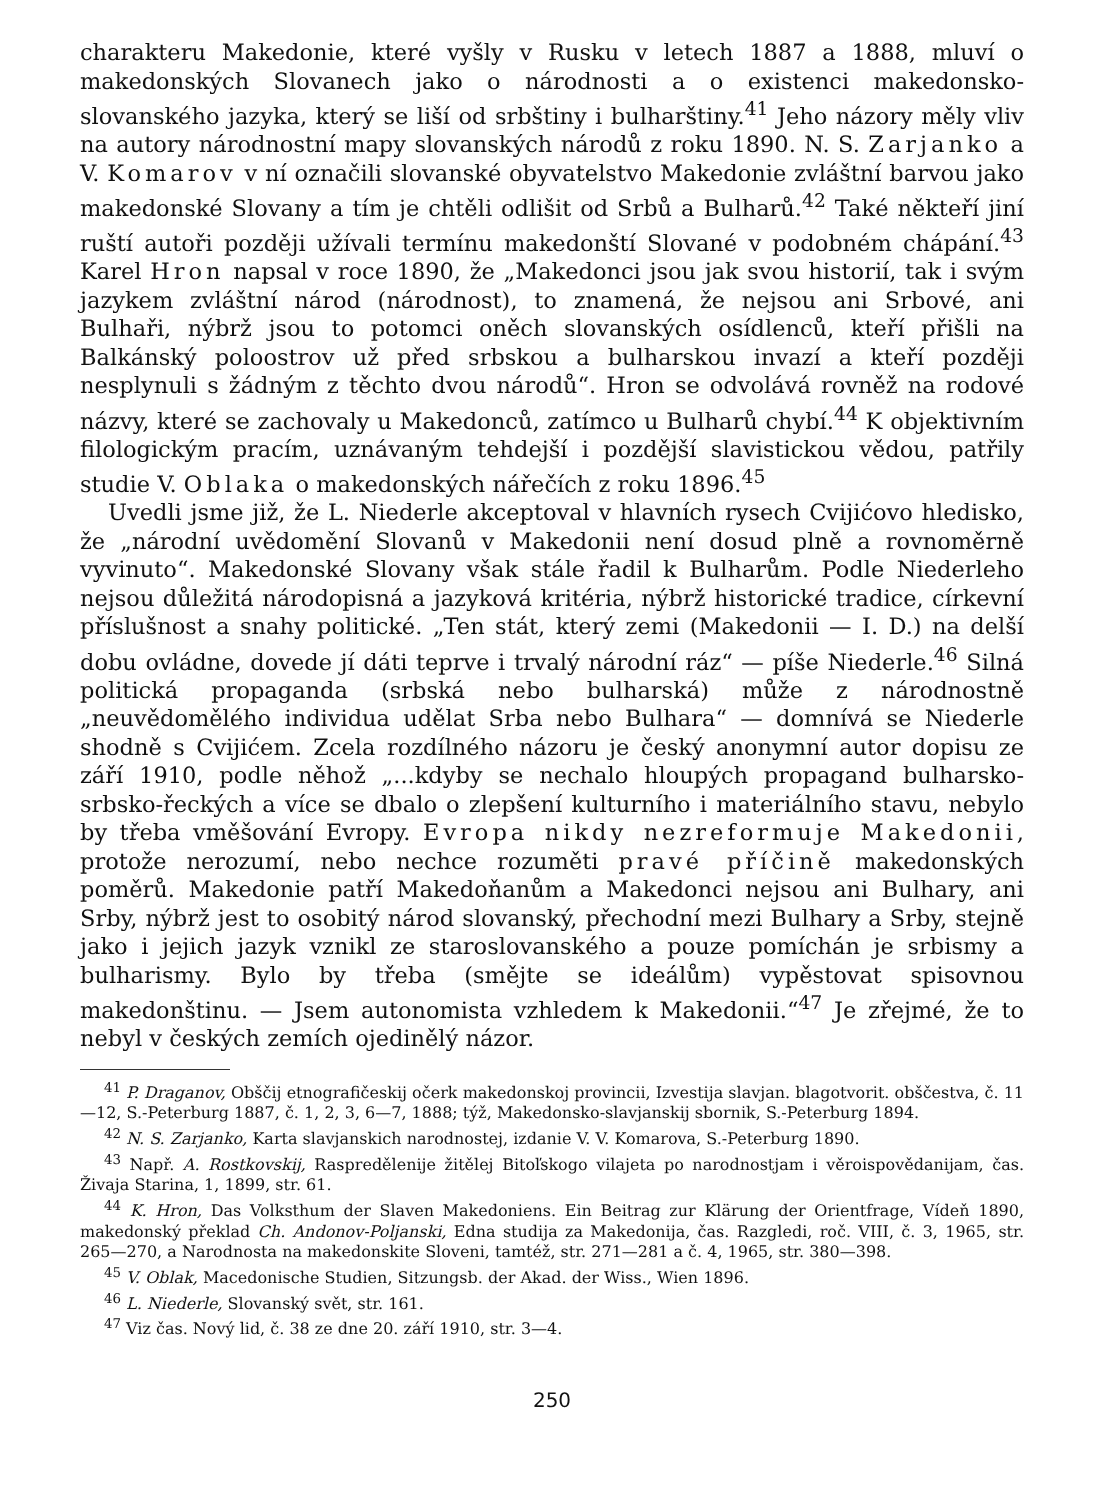charakteru Makedonie, které vyšly v Rusku v letech 1887 a 1888, mluví o makedonských Slovanech jako o národnosti a o existenci makedonsko-slovanského jazyka, který se liší od srbštiny i bulharštiny.<sup>41</sup> Jeho názory měly vliv na autory národnostní mapy slovanských národů z roku 1890. N. S. Zarjanko a V. Komarov v ní označili slovanské obyvatelstvo Makedonie zvláštní barvou jako makedonské Slovany a tím je chtěli odlišit od Srbů a Bulharů.<sup>42</sup> Také někteří jiní ruští autoři později užívali termínu makedonští Slované v podobném chápání.<sup>43</sup> Karel Hron napsal v roce 1890, že „Makedonci jsou jak svou historií, tak i svým jazykem zvláštní národ (národnost), to znamená, že nejsou ani Srbové, ani Bulhaři, nýbrž jsou to potomci oněch slovanských osídlenců, kteří přišli na Balkánský poloostrov už před srbskou a bulharskou invazí a kteří později nesplynuli s žádným z těchto dvou národů“. Hron se odvolává rovněž na rodové názvy, které se zachovaly u Makedonců, zatímco u Bulharů chybí.<sup>44</sup> K objektivním filologickým pracím, uznávaným tehdejší i pozdější slavistickou vědou, patřily studie V. Oblaka o makedonských nářečích z roku 1896.<sup>45</sup>
Uvedli jsme již, že L. Niederle akceptoval v hlavních rysech Cvijićovo hledisko, že „národní uvědomění Slovanů v Makedonii není dosud plně a rovnoměrně vyvinuto“. Makedonské Slovany však stále řadil k Bulharům. Podle Niederleho nejsou důležitá národopisná a jazyková kritéria, nýbrž historické tradice, církevní příslušnost a snahy politické. „Ten stát, který zemi (Makedonii — I. D.) na delší dobu ovládne, dovede jí dáti teprve i trvalý národní ráz“ — píše Niederle.<sup>46</sup> Silná politická propaganda (srbská nebo bulharská) může z národnostně „neuvědomělého individua udělat Srba nebo Bulhara“ — domnívá se Niederle shodně s Cvijićem. Zcela rozdílného názoru je český anonymní autor dopisu ze září 1910, podle něhož „...kdyby se nechalo hloupých propagand bulharsko-srbsko-řeckých a více se dbalo o zlepšení kulturního i materiálního stavu, nebylo by třeba vměšování Evropy. Evropa nikdy nezreformuje Makedonii, protože nerozumí, nebo nechce rozuměti pravé příčině makedonských poměrů. Makedonie patří Makedoňanům a Makedonci nejsou ani Bulhary, ani Srby, nýbrž jest to osobitý národ slovanský, přechodní mezi Bulhary a Srby, stejně jako i jejich jazyk vznikl ze staroslovanského a pouze pomíchán je srbismy a bulharismy. Bylo by třeba (smějte se ideálům) vypěstovat spisovnou makedonštinu. — Jsem autonomista vzhledem k Makedonii.“<sup>47</sup> Je zřejmé, že to nebyl v českých zemích ojedinělý názor.
<sup>41</sup> P. Draganov, Obščij etnografičeskij očerk makedonskoj provincii, Izvestija slavjan. blagotvorit. obščestva, č. 11—12, S.-Peterburg 1887, č. 1, 2, 3, 6—7, 1888; týž, Makedonsko-slavjanskij sbornik, S.-Peterburg 1894.
<sup>42</sup> N. S. Zarjanko, Karta slavjanskich narodnostej, izdanie V. V. Komarova, S.-Peterburg 1890.
<sup>43</sup> Např. A. Rostkovskij, Raspredělenije žitělej Bitoľskogo vilajeta po narodnostjam i věroispovědanijam, čas. Živaja Starina, 1, 1899, str. 61.
<sup>44</sup> K. Hron, Das Volksthum der Slaven Makedoniens. Ein Beitrag zur Klärung der Orientfrage, Vídeň 1890, makedonský překlad Ch. Andonov-Poljanski, Edna studija za Makedonija, čas. Razgledi, roč. VIII, č. 3, 1965, str. 265—270, a Narodnosta na makedonskite Sloveni, tamtéž, str. 271—281 a č. 4, 1965, str. 380—398.
<sup>45</sup> V. Oblak, Macedonische Studien, Sitzungsb. der Akad. der Wiss., Wien 1896.
<sup>46</sup> L. Niederle, Slovanský svět, str. 161.
<sup>47</sup> Viz čas. Nový lid, č. 38 ze dne 20. září 1910, str. 3—4.
250